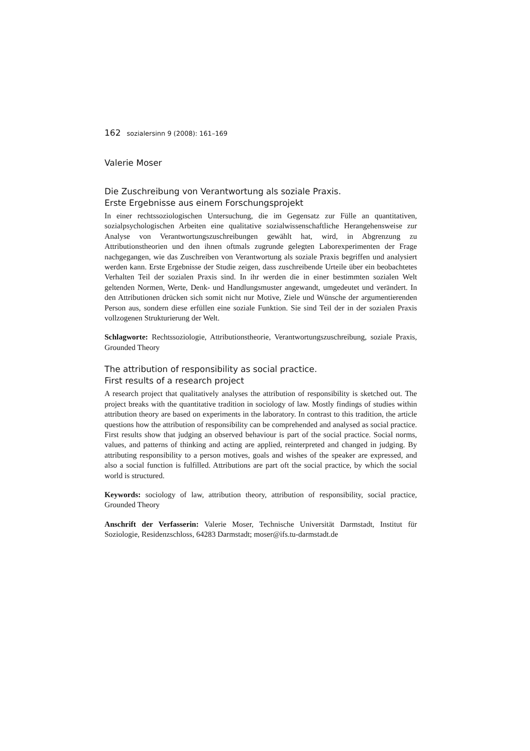162 sozialersinn 9 (2008): 161–169
Valerie Moser
Die Zuschreibung von Verantwortung als soziale Praxis.
Erste Ergebnisse aus einem Forschungsprojekt
In einer rechtssoziologischen Untersuchung, die im Gegensatz zur Fülle an quantitativen, sozialpsychologischen Arbeiten eine qualitative sozialwissenschaftliche Herangehensweise zur Analyse von Verantwortungszuschreibungen gewählt hat, wird, in Abgrenzung zu Attributionstheorien und den ihnen oftmals zugrunde gelegten Laborexperimenten der Frage nachgegangen, wie das Zuschreiben von Verantwortung als soziale Praxis begriffen und analysiert werden kann. Erste Ergebnisse der Studie zeigen, dass zuschreibende Urteile über ein beobachtetes Verhalten Teil der sozialen Praxis sind. In ihr werden die in einer bestimmten sozialen Welt geltenden Normen, Werte, Denk- und Handlungsmuster angewandt, umgedeutet und verändert. In den Attributionen drücken sich somit nicht nur Motive, Ziele und Wünsche der argumentierenden Person aus, sondern diese erfüllen eine soziale Funktion. Sie sind Teil der in der sozialen Praxis vollzogenen Strukturierung der Welt.
Schlagworte: Rechtssoziologie, Attributionstheorie, Verantwortungszuschreibung, soziale Praxis, Grounded Theory
The attribution of responsibility as social practice.
First results of a research project
A research project that qualitatively analyses the attribution of responsibility is sketched out. The project breaks with the quantitative tradition in sociology of law. Mostly findings of studies within attribution theory are based on experiments in the laboratory. In contrast to this tradition, the article questions how the attribution of responsibility can be comprehended and analysed as social practice. First results show that judging an observed behaviour is part of the social practice. Social norms, values, and patterns of thinking and acting are applied, reinterpreted and changed in judging. By attributing responsibility to a person motives, goals and wishes of the speaker are expressed, and also a social function is fulfilled. Attributions are part oft the social practice, by which the social world is structured.
Keywords: sociology of law, attribution theory, attribution of responsibility, social practice, Grounded Theory
Anschrift der Verfasserin: Valerie Moser, Technische Universität Darmstadt, Institut für Soziologie, Residenzschloss, 64283 Darmstadt; moser@ifs.tu-darmstadt.de